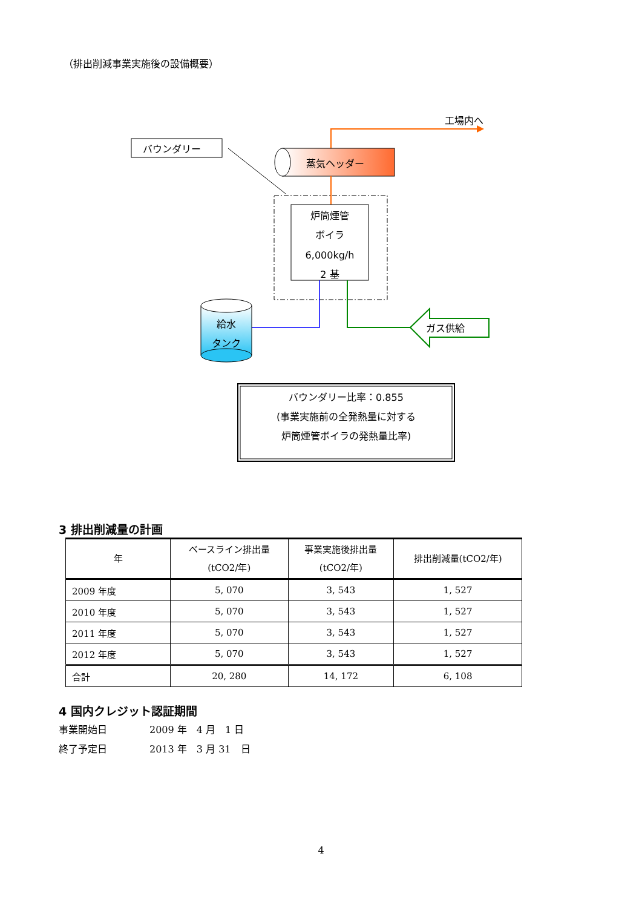（排出削減事業実施後の設備概要）
工場内へ
バウンダリー
蒸気ヘッダー
炉筒煙管
ボイラ
6,000kg/h
2 基
給水
タンク
ガス供給
バウンダリー比率：0.855
(事業実施前の全発熱量に対する
炉筒煙管ボイラの発熱量比率)
3 排出削減量の計画
| 年 | ベースライン排出量 (tCO2/年) | 事業実施後排出量 (tCO2/年) | 排出削減量(tCO2/年) |
| --- | --- | --- | --- |
| 2009 年度 | 5, 070 | 3, 543 | 1, 527 |
| 2010 年度 | 5, 070 | 3, 543 | 1, 527 |
| 2011 年度 | 5, 070 | 3, 543 | 1, 527 |
| 2012 年度 | 5, 070 | 3, 543 | 1, 527 |
| 合計 | 20, 280 | 14, 172 | 6, 108 |
4 国内クレジット認証期間
事業開始日 2009 年　4 月　1 日
終了予定日 2013 年　3 月 31　日
4